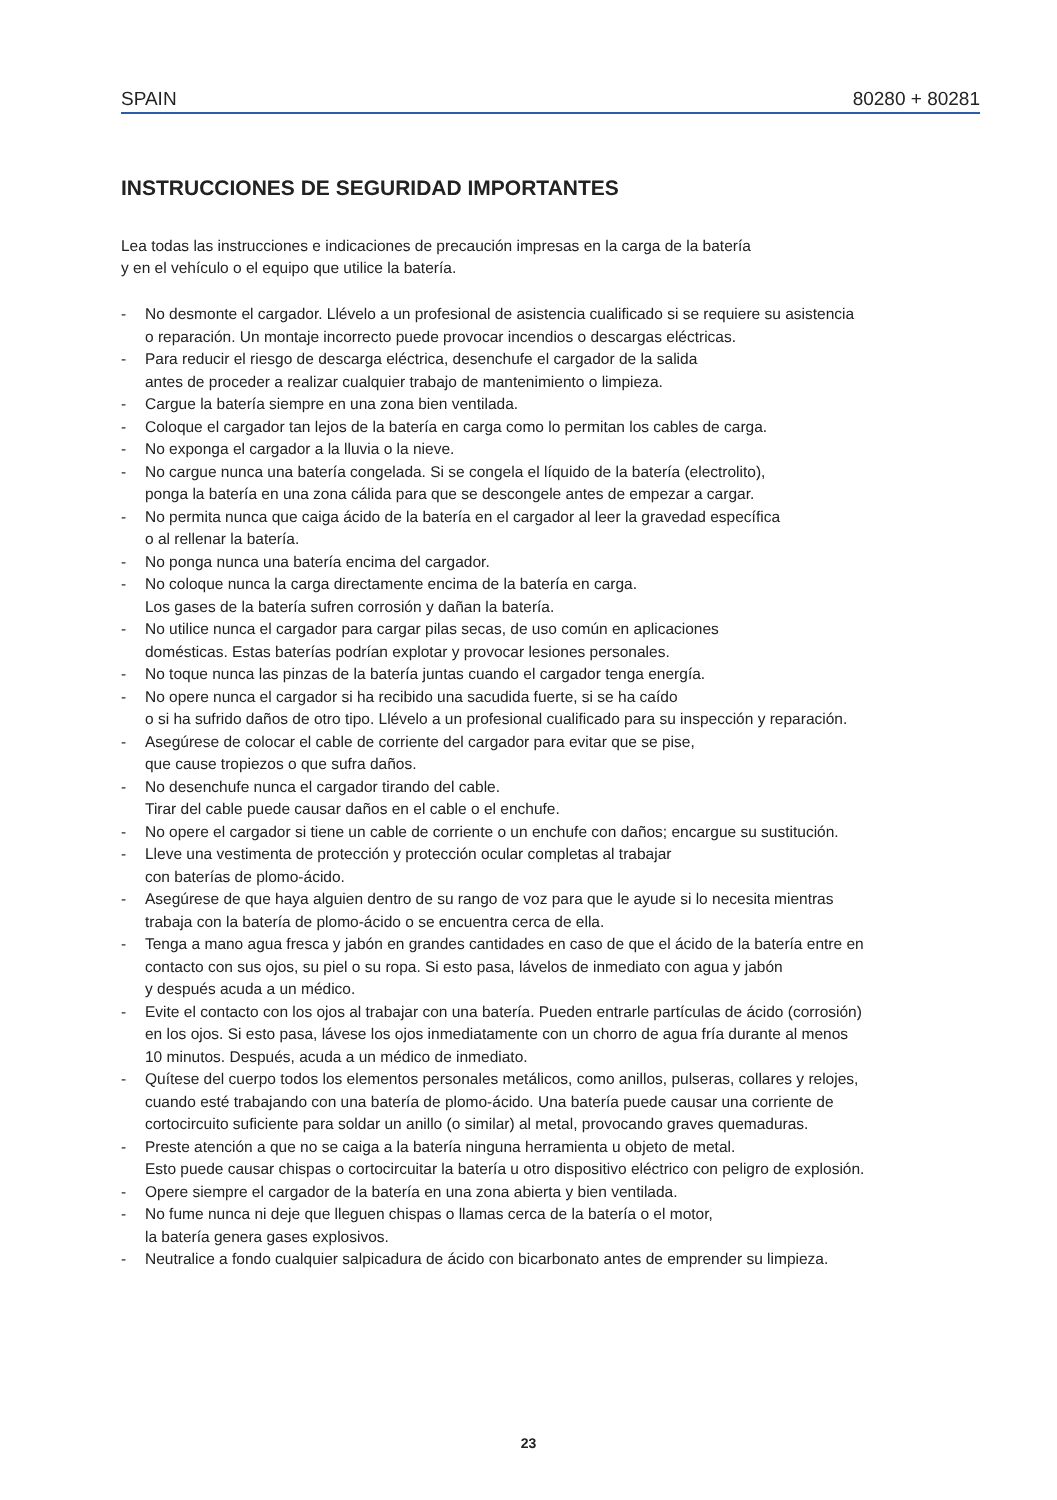SPAIN 80280 + 80281
INSTRUCCIONES DE SEGURIDAD IMPORTANTES
Lea todas las instrucciones e indicaciones de precaución impresas en la carga de la batería
y en el vehículo o el equipo que utilice la batería.
- No desmonte el cargador. Llévelo a un profesional de asistencia cualificado si se requiere su asistencia
o reparación. Un montaje incorrecto puede provocar incendios o descargas eléctricas.
- Para reducir el riesgo de descarga eléctrica, desenchufe el cargador de la salida
antes de proceder a realizar cualquier trabajo de mantenimiento o limpieza.
- Cargue la batería siempre en una zona bien ventilada.
- Coloque el cargador tan lejos de la batería en carga como lo permitan los cables de carga.
- No exponga el cargador a la lluvia o la nieve.
- No cargue nunca una batería congelada. Si se congela el líquido de la batería (electrolito),
ponga la batería en una zona cálida para que se descongele antes de empezar a cargar.
- No permita nunca que caiga ácido de la batería en el cargador al leer la gravedad específica
o al rellenar la batería.
- No ponga nunca una batería encima del cargador.
- No coloque nunca la carga directamente encima de la batería en carga.
Los gases de la batería sufren corrosión y dañan la batería.
- No utilice nunca el cargador para cargar pilas secas, de uso común en aplicaciones
domésticas. Estas baterías podrían explotar y provocar lesiones personales.
- No toque nunca las pinzas de la batería juntas cuando el cargador tenga energía.
- No opere nunca el cargador si ha recibido una sacudida fuerte, si se ha caído
o si ha sufrido daños de otro tipo. Llévelo a un profesional cualificado para su inspección y reparación.
- Asegúrese de colocar el cable de corriente del cargador para evitar que se pise,
que cause tropiezos o que sufra daños.
- No desenchufe nunca el cargador tirando del cable.
Tirar del cable puede causar daños en el cable o el enchufe.
- No opere el cargador si tiene un cable de corriente o un enchufe con daños; encargue su sustitución.
- Lleve una vestimenta de protección y protección ocular completas al trabajar
con baterías de plomo-ácido.
- Asegúrese de que haya alguien dentro de su rango de voz para que le ayude si lo necesita mientras
trabaja con la batería de plomo-ácido o se encuentra cerca de ella.
- Tenga a mano agua fresca y jabón en grandes cantidades en caso de que el ácido de la batería entre en
contacto con sus ojos, su piel o su ropa. Si esto pasa, lávelos de inmediato con agua y jabón
y después acuda a un médico.
- Evite el contacto con los ojos al trabajar con una batería. Pueden entrarle partículas de ácido (corrosión)
en los ojos. Si esto pasa, lávese los ojos inmediatamente con un chorro de agua fría durante al menos
10 minutos. Después, acuda a un médico de inmediato.
- Quítese del cuerpo todos los elementos personales metálicos, como anillos, pulseras, collares y relojes,
cuando esté trabajando con una batería de plomo-ácido. Una batería puede causar una corriente de
cortocircuito suficiente para soldar un anillo (o similar) al metal, provocando graves quemaduras.
- Preste atención a que no se caiga a la batería ninguna herramienta u objeto de metal.
Esto puede causar chispas o cortocircuitar la batería u otro dispositivo eléctrico con peligro de explosión.
- Opere siempre el cargador de la batería en una zona abierta y bien ventilada.
- No fume nunca ni deje que lleguen chispas o llamas cerca de la batería o el motor,
la batería genera gases explosivos.
- Neutralice a fondo cualquier salpicadura de ácido con bicarbonato antes de emprender su limpieza.
23